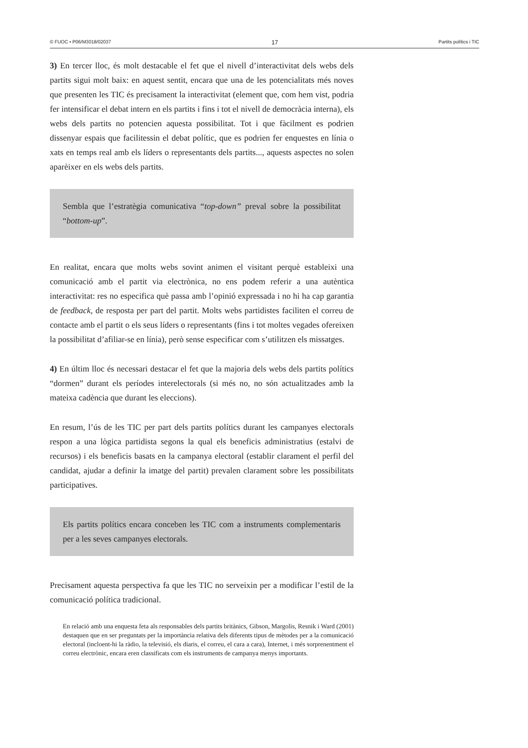© FUOC • P06/M3018/02037 17 Partits polítics i TIC
3) En tercer lloc, és molt destacable el fet que el nivell d’interactivitat dels webs dels partits sigui molt baix: en aquest sentit, encara que una de les potencialitats més noves que presenten les TIC és precisament la interactivitat (element que, com hem vist, podria fer intensificar el debat intern en els partits i fins i tot el nivell de democràcia interna), els webs dels partits no potencien aquesta possibilitat. Tot i que fàcilment es podrien dissenyar espais que facilitessin el debat polític, que es podrien fer enquestes en línia o xats en temps real amb els líders o representants dels partits..., aquests aspectes no solen aparèixer en els webs dels partits.
Sembla que l’estratègia comunicativa “top-down” preval sobre la possibilitat “bottom-up”.
En realitat, encara que molts webs sovint animen el visitant perquè estableixi una comunicació amb el partit via electrònica, no ens podem referir a una autèntica interactivitat: res no especifica què passa amb l’opinió expressada i no hi ha cap garantia de feedback, de resposta per part del partit. Molts webs partidistes faciliten el correu de contacte amb el partit o els seus líders o representants (fins i tot moltes vegades ofereixen la possibilitat d’afiliar-se en línia), però sense especificar com s’utilitzen els missatges.
4) En últim lloc és necessari destacar el fet que la majoria dels webs dels partits polítics “dormen” durant els períodes interelectorals (si més no, no són actualitzades amb la mateixa cadència que durant les eleccions).
En resum, l’ús de les TIC per part dels partits polítics durant les campanyes electorals respon a una lògica partidista segons la qual els beneficis administratius (estalvi de recursos) i els beneficis basats en la campanya electoral (establir clarament el perfil del candidat, ajudar a definir la imatge del partit) prevalen clarament sobre les possibilitats participatives.
Els partits polítics encara conceben les TIC com a instruments complementaris per a les seves campanyes electorals.
Precisament aquesta perspectiva fa que les TIC no serveixin per a modificar l’estil de la comunicació política tradicional.
En relació amb una enquesta feta als responsables dels partits britànics, Gibson, Margolis, Resnik i Ward (2001) destaquen que en ser preguntats per la importància relativa dels diferents tipus de mètodes per a la comunicació electoral (incloent-hi la ràdio, la televisió, els diaris, el correu, el cara a cara), Internet, i més sorprenentment el correu electrònic, encara eren classificats com els instruments de campanya menys importants.